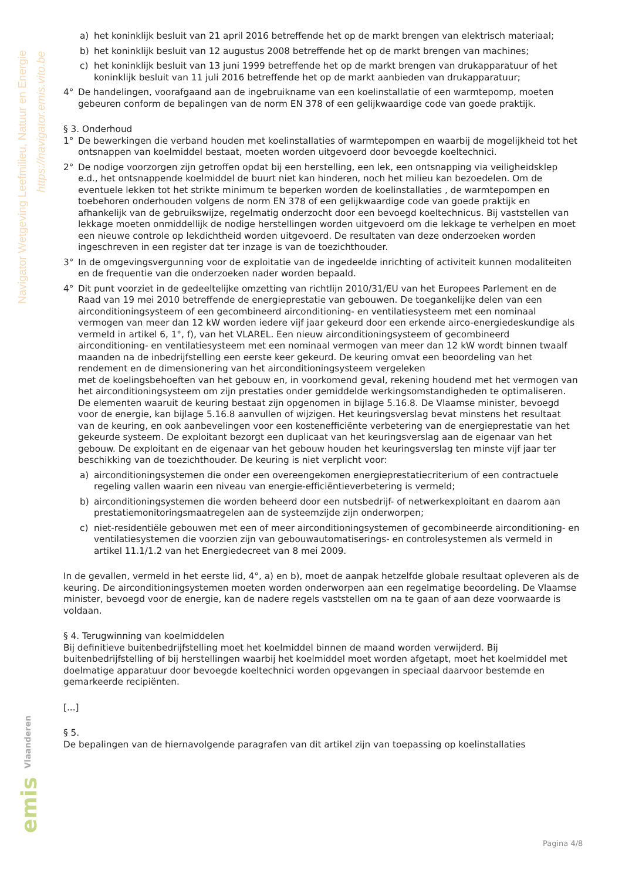Navigator Wetgeving Leefmilieu, Natuur en Energie
https://navigator.emis.vito.be
emis
Vlaanderen
a) het koninklijk besluit van 21 april 2016 betreffende het op de markt brengen van elektrisch materiaal;
b) het koninklijk besluit van 12 augustus 2008 betreffende het op de markt brengen van machines;
c) het koninklijk besluit van 13 juni 1999 betreffende het op de markt brengen van drukapparatuur of het koninklijk besluit van 11 juli 2016 betreffende het op de markt aanbieden van drukapparatuur;
4° De handelingen, voorafgaand aan de ingebruikname van een koelinstallatie of een warmtepomp, moeten gebeuren conform de bepalingen van de norm EN 378 of een gelijkwaardige code van goede praktijk.
§ 3. Onderhoud
1° De bewerkingen die verband houden met koelinstallaties of warmtepompen en waarbij de mogelijkheid tot het ontsnappen van koelmiddel bestaat, moeten worden uitgevoerd door bevoegde koeltechnici.
2° De nodige voorzorgen zijn getroffen opdat bij een herstelling, een lek, een ontsnapping via veiligheidsklep e.d., het ontsnappende koelmiddel de buurt niet kan hinderen, noch het milieu kan bezoedelen. Om de eventuele lekken tot het strikte minimum te beperken worden de koelinstallaties , de warmtepompen en toebehoren onderhouden volgens de norm EN 378 of een gelijkwaardige code van goede praktijk en afhankelijk van de gebruikswijze, regelmatig onderzocht door een bevoegd koeltechnicus. Bij vaststellen van lekkage moeten onmiddellijk de nodige herstellingen worden uitgevoerd om die lekkage te verhelpen en moet een nieuwe controle op lekdichtheid worden uitgevoerd. De resultaten van deze onderzoeken worden ingeschreven in een register dat ter inzage is van de toezichthouder.
3° In de omgevingsvergunning voor de exploitatie van de ingedeelde inrichting of activiteit kunnen modaliteiten en de frequentie van die onderzoeken nader worden bepaald.
4° Dit punt voorziet in de gedeeltelijke omzetting van richtlijn 2010/31/EU van het Europees Parlement en de Raad van 19 mei 2010 betreffende de energieprestatie van gebouwen. De toegankelijke delen van een airconditioningsysteem of een gecombineerd airconditioning- en ventilatiesysteem met een nominaal vermogen van meer dan 12 kW worden iedere vijf jaar gekeurd door een erkende airco-energiedeskundige als vermeld in artikel 6, 1°, f), van het VLAREL. Een nieuw airconditioningsysteem of gecombineerd airconditioning- en ventilatiesysteem met een nominaal vermogen van meer dan 12 kW wordt binnen twaalf maanden na de inbedrijfstelling een eerste keer gekeurd. De keuring omvat een beoordeling van het rendement en de dimensionering van het airconditioningsysteem vergeleken
met de koelingsbehoeften van het gebouw en, in voorkomend geval, rekening houdend met het vermogen van het airconditioningsysteem om zijn prestaties onder gemiddelde werkingsomstandigheden te optimaliseren. De elementen waaruit de keuring bestaat zijn opgenomen in bijlage 5.16.8. De Vlaamse minister, bevoegd voor de energie, kan bijlage 5.16.8 aanvullen of wijzigen. Het keuringsverslag bevat minstens het resultaat van de keuring, en ook aanbevelingen voor een kostenefficiënte verbetering van de energieprestatie van het gekeurde systeem. De exploitant bezorgt een duplicaat van het keuringsverslag aan de eigenaar van het gebouw. De exploitant en de eigenaar van het gebouw houden het keuringsverslag ten minste vijf jaar ter beschikking van de toezichthouder. De keuring is niet verplicht voor:
a) airconditioningsystemen die onder een overeengekomen energieprestatiecriterium of een contractuele regeling vallen waarin een niveau van energie-efficiëntieverbetering is vermeld;
b) airconditioningsystemen die worden beheerd door een nutsbedrijf- of netwerkexploitant en daarom aan prestatiemonitoringsmaatregelen aan de systeemzijde zijn onderworpen;
c) niet-residentiële gebouwen met een of meer airconditioningsystemen of gecombineerde airconditioning- en ventilatiesystemen die voorzien zijn van gebouwautomatiserings- en controlesystemen als vermeld in artikel 11.1/1.2 van het Energiedecreet van 8 mei 2009.
In de gevallen, vermeld in het eerste lid, 4°, a) en b), moet de aanpak hetzelfde globale resultaat opleveren als de keuring. De airconditioningsystemen moeten worden onderworpen aan een regelmatige beoordeling. De Vlaamse minister, bevoegd voor de energie, kan de nadere regels vaststellen om na te gaan of aan deze voorwaarde is voldaan.
§ 4. Terugwinning van koelmiddelen
Bij definitieve buitenbedrijfstelling moet het koelmiddel binnen de maand worden verwijderd. Bij buitenbedrijfstelling of bij herstellingen waarbij het koelmiddel moet worden afgetapt, moet het koelmiddel met doelmatige apparatuur door bevoegde koeltechnici worden opgevangen in speciaal daarvoor bestemde en gemarkeerde recipiënten.
[...]
§ 5.
De bepalingen van de hiernavolgende paragrafen van dit artikel zijn van toepassing op koelinstallaties
Pagina 4/8